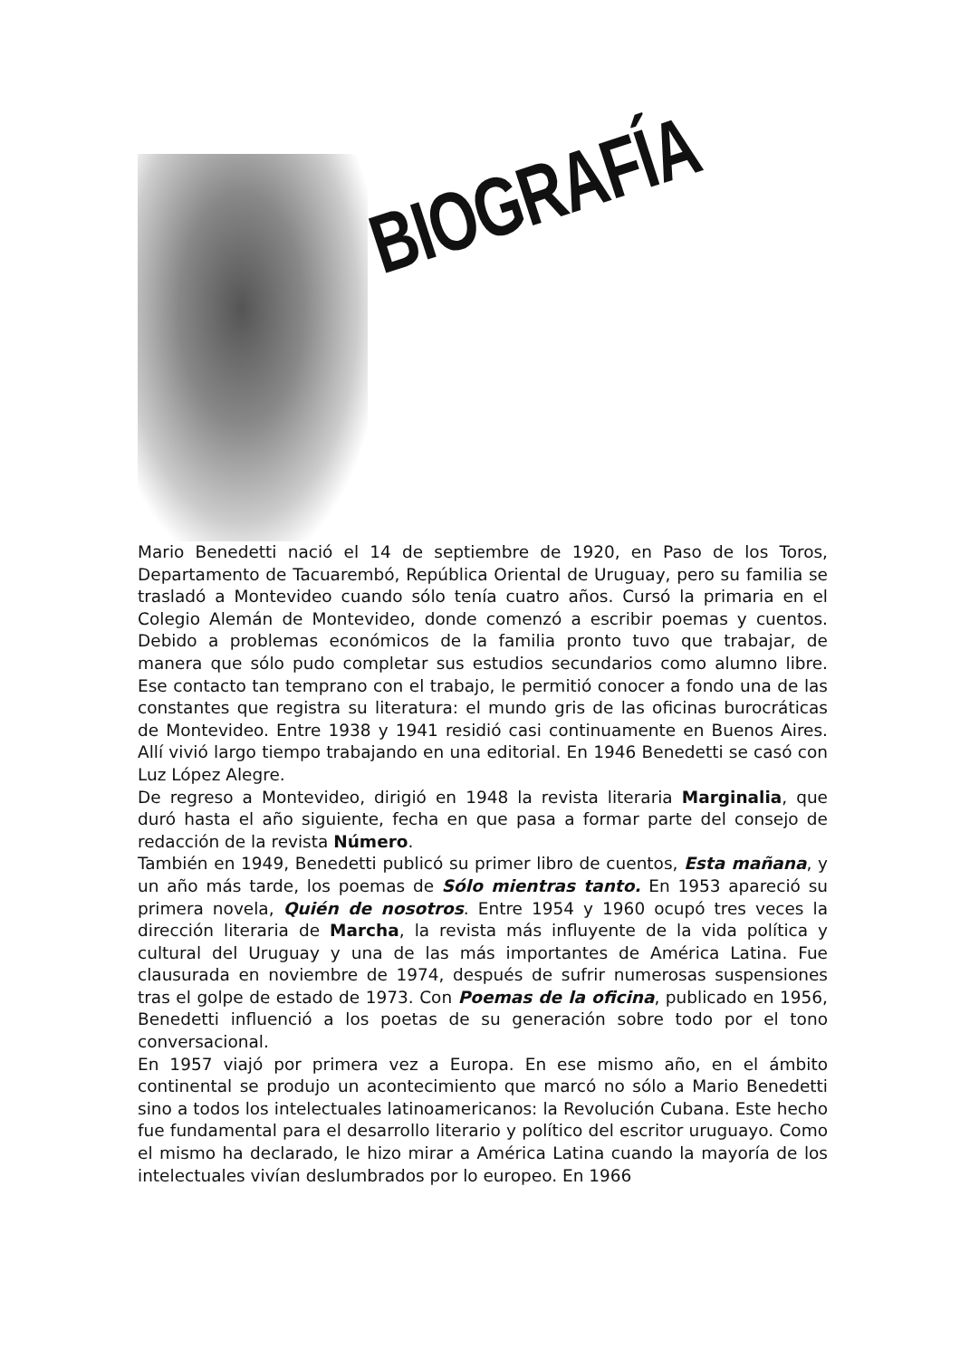BIOGRAFÍA
Mario Benedetti nació el 14 de septiembre de 1920, en Paso de los Toros, Departamento de Tacuarembó, República Oriental de Uruguay, pero su familia se trasladó a Montevideo cuando sólo tenía cuatro años. Cursó la primaria en el Colegio Alemán de Montevideo, donde comenzó a escribir poemas y cuentos. Debido a problemas económicos de la familia pronto tuvo que trabajar, de manera que sólo pudo completar sus estudios secundarios como alumno libre. Ese contacto tan temprano con el trabajo, le permitió conocer a fondo una de las constantes que registra su literatura: el mundo gris de las oficinas burocráticas de Montevideo. Entre 1938 y 1941 residió casi continuamente en Buenos Aires. Allí vivió largo tiempo trabajando en una editorial. En 1946 Benedetti se casó con Luz López Alegre.
De regreso a Montevideo, dirigió en 1948 la revista literaria Marginalia, que duró hasta el año siguiente, fecha en que pasa a formar parte del consejo de redacción de la revista Número.
También en 1949, Benedetti publicó su primer libro de cuentos, Esta mañana, y un año más tarde, los poemas de Sólo mientras tanto. En 1953 apareció su primera novela, Quién de nosotros. Entre 1954 y 1960 ocupó tres veces la dirección literaria de Marcha, la revista más influyente de la vida política y cultural del Uruguay y una de las más importantes de América Latina. Fue clausurada en noviembre de 1974, después de sufrir numerosas suspensiones tras el golpe de estado de 1973. Con Poemas de la oficina, publicado en 1956, Benedetti influenció a los poetas de su generación sobre todo por el tono conversacional.
En 1957 viajó por primera vez a Europa. En ese mismo año, en el ámbito continental se produjo un acontecimiento que marcó no sólo a Mario Benedetti sino a todos los intelectuales latinoamericanos: la Revolución Cubana. Este hecho fue fundamental para el desarrollo literario y político del escritor uruguayo. Como el mismo ha declarado, le hizo mirar a América Latina cuando la mayoría de los intelectuales vivían deslumbrados por lo europeo. En 1966